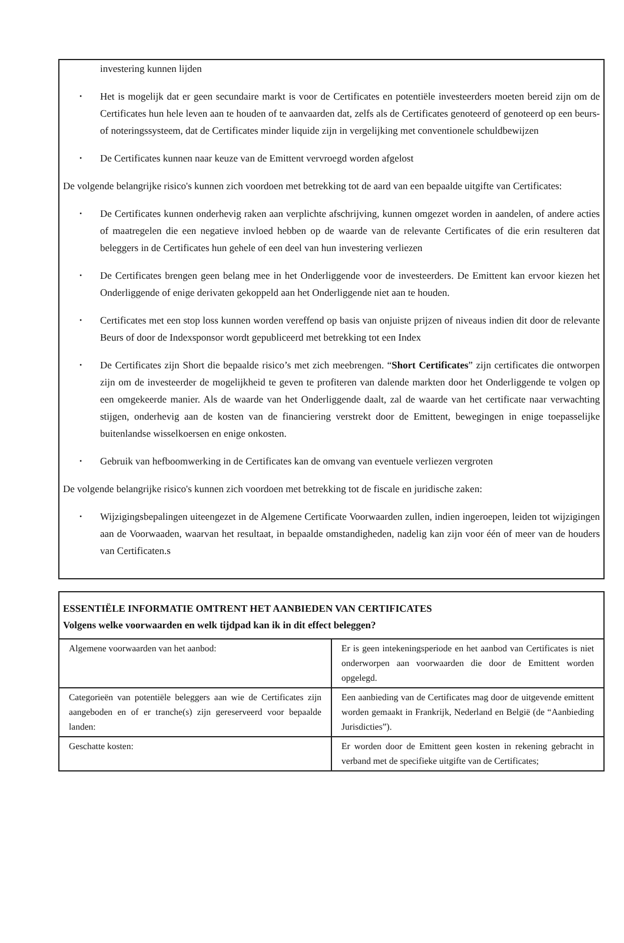investering kunnen lijden
Het is mogelijk dat er geen secundaire markt is voor de Certificates en potentiële investeerders moeten bereid zijn om de Certificates hun hele leven aan te houden of te aanvaarden dat, zelfs als de Certificates genoteerd of genoteerd op een beurs- of noteringssysteem, dat de Certificates minder liquide zijn in vergelijking met conventionele schuldbewijzen
De Certificates kunnen naar keuze van de Emittent vervroegd worden afgelost
De volgende belangrijke risico's kunnen zich voordoen met betrekking tot de aard van een bepaalde uitgifte van Certificates:
De Certificates kunnen onderhevig raken aan verplichte afschrijving, kunnen omgezet worden in aandelen, of andere acties of maatregelen die een negatieve invloed hebben op de waarde van de relevante Certificates of die erin resulteren dat beleggers in de Certificates hun gehele of een deel van hun investering verliezen
De Certificates brengen geen belang mee in het Onderliggende voor de investeerders. De Emittent kan ervoor kiezen het Onderliggende of enige derivaten gekoppeld aan het Onderliggende niet aan te houden.
Certificates met een stop loss kunnen worden vereffend op basis van onjuiste prijzen of niveaus indien dit door de relevante Beurs of door de Indexsponsor wordt gepubliceerd met betrekking tot een Index
De Certificates zijn Short die bepaalde risico’s met zich meebrengen. “Short Certificates” zijn certificates die ontworpen zijn om de investeerder de mogelijkheid te geven te profiteren van dalende markten door het Onderliggende te volgen op een omgekeerde manier. Als de waarde van het Onderliggende daalt, zal de waarde van het certificate naar verwachting stijgen, onderhevig aan de kosten van de financiering verstrekt door de Emittent, bewegingen in enige toepasselijke buitenlandse wisselkoersen en enige onkosten.
Gebruik van hefboomwerking in de Certificates kan de omvang van eventuele verliezen vergroten
De volgende belangrijke risico's kunnen zich voordoen met betrekking tot de fiscale en juridische zaken:
Wijzigingsbepalingen uiteengezet in de Algemene Certificate Voorwaarden zullen, indien ingeroepen, leiden tot wijzigingen aan de Voorwaaden, waarvan het resultaat, in bepaalde omstandigheden, nadelig kan zijn voor één of meer van de houders van Certificaten.s
| ESSENTIËLE INFORMATIE OMTRENT HET AANBIEDEN VAN CERTIFICATES Volgens welke voorwaarden en welk tijdpad kan ik in dit effect beleggen? | |
| Algemene voorwaarden van het aanbod: | Er is geen intekeningsperiode en het aanbod van Certificates is niet onderworpen aan voorwaarden die door de Emittent worden opgelegd. |
| Categorieën van potentiële beleggers aan wie de Certificates zijn aangeboden en of er tranche(s) zijn gereserveerd voor bepaalde landen: | Een aanbieding van de Certificates mag door de uitgevende emittent worden gemaakt in Frankrijk, Nederland en België (de “Aanbieding Jurisdicties”). |
| Geschatte kosten: | Er worden door de Emittent geen kosten in rekening gebracht in verband met de specifieke uitgifte van de Certificates; |